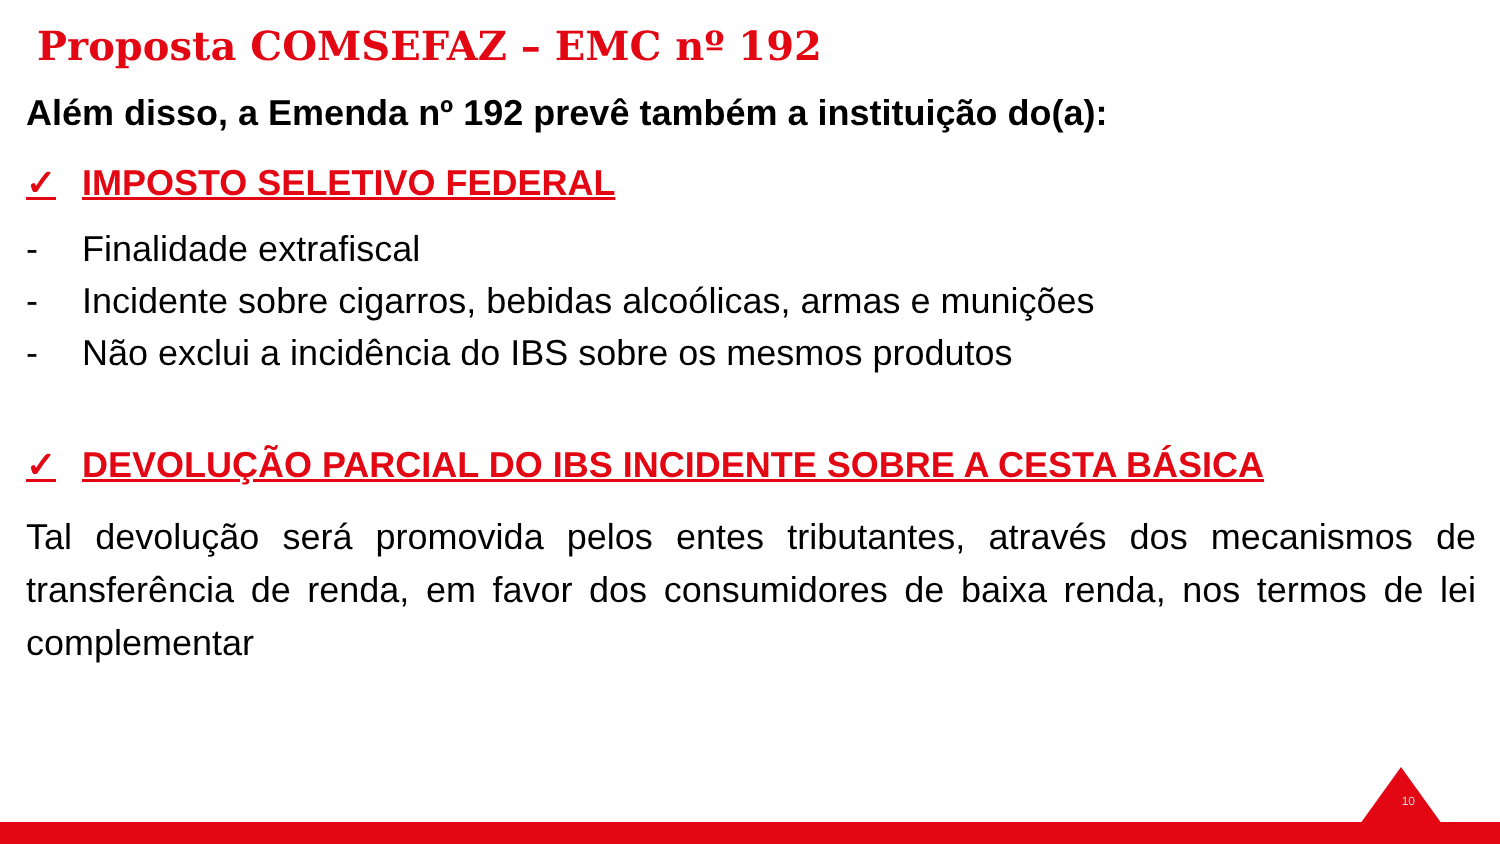Proposta COMSEFAZ – EMC nº 192
Além disso, a Emenda nº 192 prevê também a instituição do(a):
✓ IMPOSTO SELETIVO FEDERAL
- Finalidade extrafiscal
- Incidente sobre cigarros, bebidas alcoólicas, armas e munições
- Não exclui a incidência do IBS sobre os mesmos produtos
✓ DEVOLUÇÃO PARCIAL DO IBS INCIDENTE SOBRE A CESTA BÁSICA
Tal devolução será promovida pelos entes tributantes, através dos mecanismos de transferência de renda, em favor dos consumidores de baixa renda, nos termos de lei complementar
10